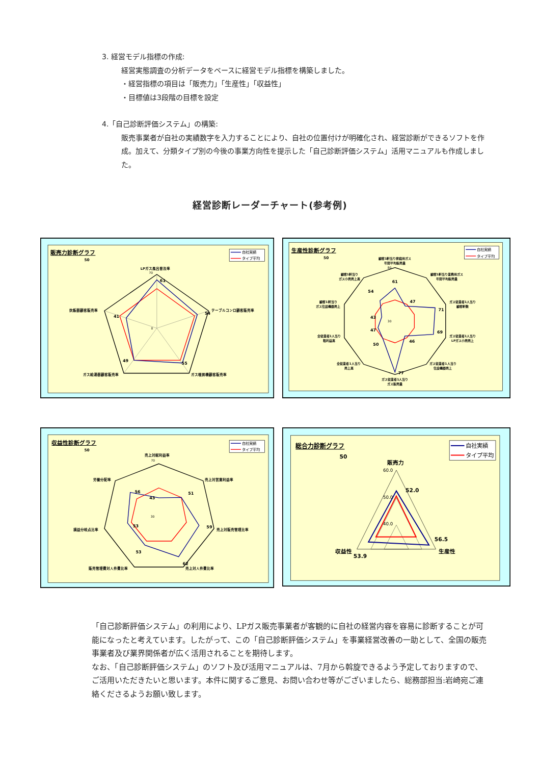3. 経営モデル指標の作成:
経営実態調査の分析データをベースに経営モデル指標を構築しました。
・経営指標の項目は「販売力」「生産性」「収益性」
・目標値は3段階の目標を設定
4.「自己診断評価システム」の構築:
販売事業者が自社の実績数字を入力することにより、自社の位置付けが明確化され、経営診断ができるソフトを作成。加えて、分類タイプ別の今後の事業方向性を提示した「自己診断評価システム」活用マニュアルも作成しました。
経営診断レーダーチャート(参考例)
販売力診断グラフ
50
自社実績
タイプ平均
LPガス風呂普及率
70
0
テーブルコンロ顧客販売率
炊飯器顧客販売率
ガス暖房機顧客販売率
ガス給湯器顧客販売率
61
54
55
49
41
生産性診断グラフ
50
自社実績
タイプ平均
顧客1軒当り家庭用ガス
年間平均販売量
顧客1軒当り業務用ガス
年間平均販売量
ガス従業者1人当り
顧客軒数
ガス従業者1人当り
LPガス小売売上
ガス従業者1人当り
住設機器売上
ガス従業者1人当り
ガス販売量
全従業者1人当り
売上高
全従業者1人当り
粗利益高
顧客1軒当り
ガス住設機器売上
顧客1軒当り
ガス小売売上高
80
30
61
47
71
69
46
77
50
47
43
54
収益性診断グラフ
50
自社実績
タイプ平均
売上対総利益率
70
30
売上対営業利益率
売上対販売管理比率
売上対人件費比率
販売管理費対人件費比率
損益分岐点比率
労働分配率
43
51
59
62
53
53
56
総合力診断グラフ
50
自社実績
タイプ平均
販売力
生産性
収益性
52.0
56.5
53.9
60.0
50.0
40.0
「自己診断評価システム」の利用により、LPガス販売事業者が客観的に自社の経営内容を容易に診断することが可能になったと考えています。したがって、この「自己診断評価システム」を事業経営改善の一助として、全国の販売事業者及び業界関係者が広く活用されることを期待します。
なお、「自己診断評価システム」のソフト及び活用マニュアルは、7月から斡旋できるよう予定しておりますので、ご活用いただきたいと思います。本件に関するご意見、お問い合わせ等がございましたら、総務部担当:岩崎宛ご連絡くださるようお願い致します。